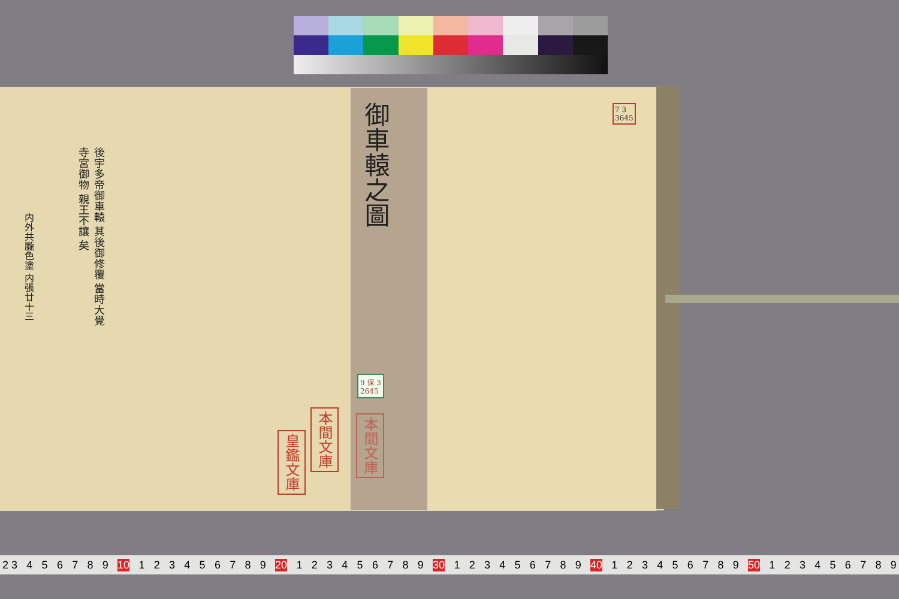御車轅之圖
後宇多帝御車轅 其後御修覆 當時大覺寺宮御物 親王不讓 矣
内外共朧色塗 内張廿十三
7 3
3645
9 保 3
2645
本間文庫
皇鑑文庫
本間文庫
2 3 456789 10 123456789 20 123456789 30 123456789 40 123456789 50 123456789